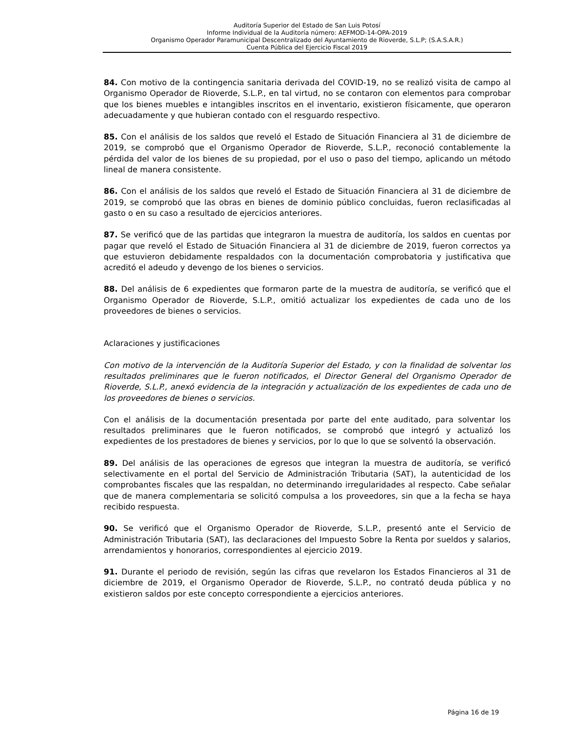Auditoría Superior del Estado de San Luis Potosí
Informe Individual de la Auditoría número: AEFMOD-14-OPA-2019
Organismo Operador Paramunicipal Descentralizado del Ayuntamiento de Rioverde, S.L.P; (S.A.S.A.R.)
Cuenta Pública del Ejercicio Fiscal 2019
84. Con motivo de la contingencia sanitaria derivada del COVID-19, no se realizó visita de campo al Organismo Operador de Rioverde, S.L.P., en tal virtud, no se contaron con elementos para comprobar que los bienes muebles e intangibles inscritos en el inventario, existieron físicamente, que operaron adecuadamente y que hubieran contado con el resguardo respectivo.
85. Con el análisis de los saldos que reveló el Estado de Situación Financiera al 31 de diciembre de 2019, se comprobó que el Organismo Operador de Rioverde, S.L.P., reconoció contablemente la pérdida del valor de los bienes de su propiedad, por el uso o paso del tiempo, aplicando un método lineal de manera consistente.
86. Con el análisis de los saldos que reveló el Estado de Situación Financiera al 31 de diciembre de 2019, se comprobó que las obras en bienes de dominio público concluidas, fueron reclasificadas al gasto o en su caso a resultado de ejercicios anteriores.
87. Se verificó que de las partidas que integraron la muestra de auditoría, los saldos en cuentas por pagar que reveló el Estado de Situación Financiera al 31 de diciembre de 2019, fueron correctos ya que estuvieron debidamente respaldados con la documentación comprobatoria y justificativa que acreditó el adeudo y devengo de los bienes o servicios.
88. Del análisis de 6 expedientes que formaron parte de la muestra de auditoría, se verificó que el Organismo Operador de Rioverde, S.L.P., omitió actualizar los expedientes de cada uno de los proveedores de bienes o servicios.
Aclaraciones y justificaciones
Con motivo de la intervención de la Auditoría Superior del Estado, y con la finalidad de solventar los resultados preliminares que le fueron notificados, el Director General del Organismo Operador de Rioverde, S.L.P., anexó evidencia de la integración y actualización de los expedientes de cada uno de los proveedores de bienes o servicios.
Con el análisis de la documentación presentada por parte del ente auditado, para solventar los resultados preliminares que le fueron notificados, se comprobó que integró y actualizó los expedientes de los prestadores de bienes y servicios, por lo que lo que se solventó la observación.
89. Del análisis de las operaciones de egresos que integran la muestra de auditoría, se verificó selectivamente en el portal del Servicio de Administración Tributaria (SAT), la autenticidad de los comprobantes fiscales que las respaldan, no determinando irregularidades al respecto. Cabe señalar que de manera complementaria se solicitó compulsa a los proveedores, sin que a la fecha se haya recibido respuesta.
90. Se verificó que el Organismo Operador de Rioverde, S.L.P., presentó ante el Servicio de Administración Tributaria (SAT), las declaraciones del Impuesto Sobre la Renta por sueldos y salarios, arrendamientos y honorarios, correspondientes al ejercicio 2019.
91. Durante el periodo de revisión, según las cifras que revelaron los Estados Financieros al 31 de diciembre de 2019, el Organismo Operador de Rioverde, S.L.P., no contrató deuda pública y no existieron saldos por este concepto correspondiente a ejercicios anteriores.
Página 16 de 19